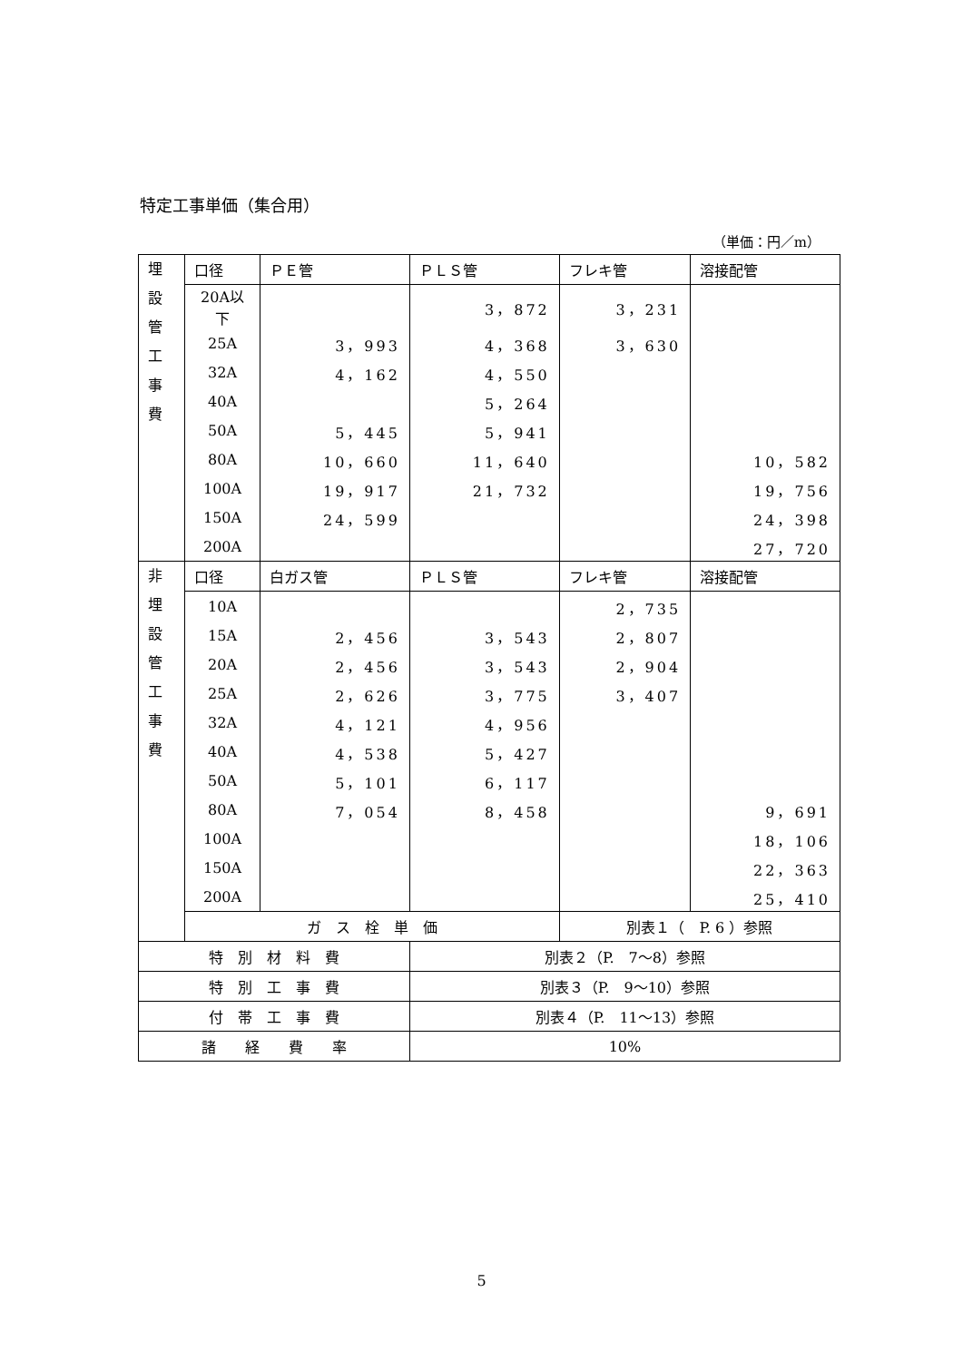特定工事単価（集合用）
（単価：円／m）
| 埋 設 管 工 事 費 | 口径 | ＰＥ管 | ＰＬＳ管 | フレキ管 | 溶接配管 |
| | 20A以下 | | 3，872 | 3，231 | |
| | 25A | 3，993 | 4，368 | 3，630 | |
| | 32A | 4，162 | 4，550 | | |
| | 40A | | 5，264 | | |
| | 50A | 5，445 | 5，941 | | |
| | 80A | 10，660 | 11，640 | | 10，582 |
| | 100A | 19，917 | 21，732 | | 19，756 |
| | 150A | 24，599 | | | 24，398 |
| | 200A | | | | 27，720 |
| 非 埋 設 管 工 事 費 | 口径 | 白ガス管 | ＰＬＳ管 | フレキ管 | 溶接配管 |
| | 10A | | | 2，735 | |
| | 15A | 2，456 | 3，543 | 2，807 | |
| | 20A | 2，456 | 3，543 | 2，904 | |
| | 25A | 2，626 | 3，775 | 3，407 | |
| | 32A | 4，121 | 4，956 | | |
| | 40A | 4，538 | 5，427 | | |
| | 50A | 5，101 | 6，117 | | |
| | 80A | 7，054 | 8，458 | | 9，691 |
| | 100A | | | | 18，106 |
| | 150A | | | | 22，363 |
| | 200A | | | | 25，410 |
| | ガ ス 栓 単 価 | | | 別表１（ P. 6 ）参照 | |
| 特 別 材 料 費 | | | 別表２（P. 7～8）参照 | | |
| 特 別 工 事 費 | | | 別表３（P. 9～10）参照 | | |
| 付 帯 工 事 費 | | | 別表４（P. 11～13）参照 | | |
| 諸 経 費 率 | | | 10% | | |
5